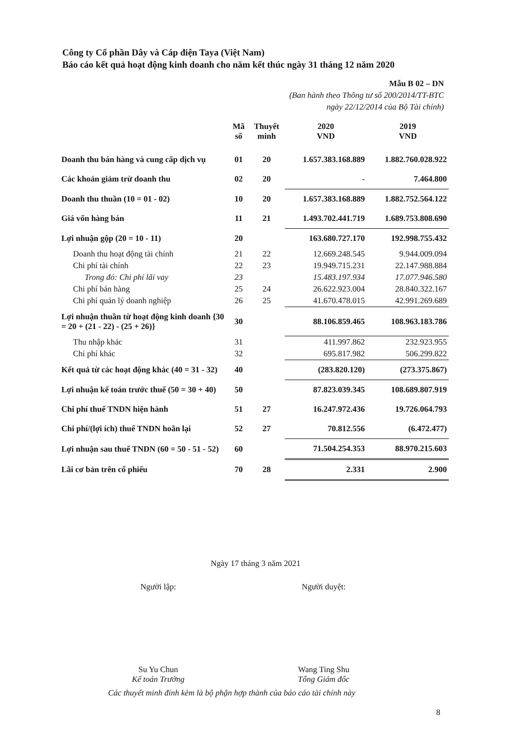Công ty Cổ phần Dây và Cáp điện Taya (Việt Nam)
Báo cáo kết quả hoạt động kinh doanh cho năm kết thúc ngày 31 tháng 12 năm 2020
Mẫu B 02 – DN
(Ban hành theo Thông tư số 200/2014/TT-BTC
ngày 22/12/2014 của Bộ Tài chính)
| | Mã số | Thuyết minh | 2020 VND | 2019 VND |
| --- | --- | --- | --- | --- |
| Doanh thu bán hàng và cung cấp dịch vụ | 01 | 20 | 1.657.383.168.889 | 1.882.760.028.922 |
| Các khoản giảm trừ doanh thu | 02 | 20 | - | 7.464.800 |
| Doanh thu thuần (10 = 01 - 02) | 10 | 20 | 1.657.383.168.889 | 1.882.752.564.122 |
| Giá vốn hàng bán | 11 | 21 | 1.493.702.441.719 | 1.689.753.808.690 |
| Lợi nhuận gộp (20 = 10 - 11) | 20 | | 163.680.727.170 | 192.998.755.432 |
| Doanh thu hoạt động tài chính | 21 | 22 | 12.669.248.545 | 9.944.009.094 |
| Chi phí tài chính | 22 | 23 | 19.949.715.231 | 22.147.988.884 |
| Trong đó: Chi phí lãi vay | 23 | | 15.483.197.934 | 17.077.946.580 |
| Chi phí bán hàng | 25 | 24 | 26.622.923.004 | 28.840.322.167 |
| Chi phí quản lý doanh nghiệp | 26 | 25 | 41.670.478.015 | 42.991.269.689 |
| Lợi nhuận thuần từ hoạt động kinh doanh {30 = 20 + (21 - 22) - (25 + 26)} | 30 | | 88.106.859.465 | 108.963.183.786 |
| Thu nhập khác | 31 | | 411.997.862 | 232.923.955 |
| Chi phí khác | 32 | | 695.817.982 | 506.299.822 |
| Kết quả từ các hoạt động khác (40 = 31 - 32) | 40 | | (283.820.120) | (273.375.867) |
| Lợi nhuận kế toán trước thuế (50 = 30 + 40) | 50 | | 87.823.039.345 | 108.689.807.919 |
| Chi phí thuế TNDN hiện hành | 51 | 27 | 16.247.972.436 | 19.726.064.793 |
| Chi phí/(lợi ích) thuế TNDN hoãn lại | 52 | 27 | 70.812.556 | (6.472.477) |
| Lợi nhuận sau thuế TNDN (60 = 50 - 51 - 52) | 60 | | 71.504.254.353 | 88.970.215.603 |
| Lãi cơ bản trên cổ phiếu | 70 | 28 | 2.331 | 2.900 |
Ngày 17 tháng 3 năm 2021
Người lập:
Su Yu Chun
Kế toán Trưởng
Người duyệt:
Wang Ting Shu
Tổng Giám đốc
Các thuyết minh đính kèm là bộ phận hợp thành của báo cáo tài chính này
8